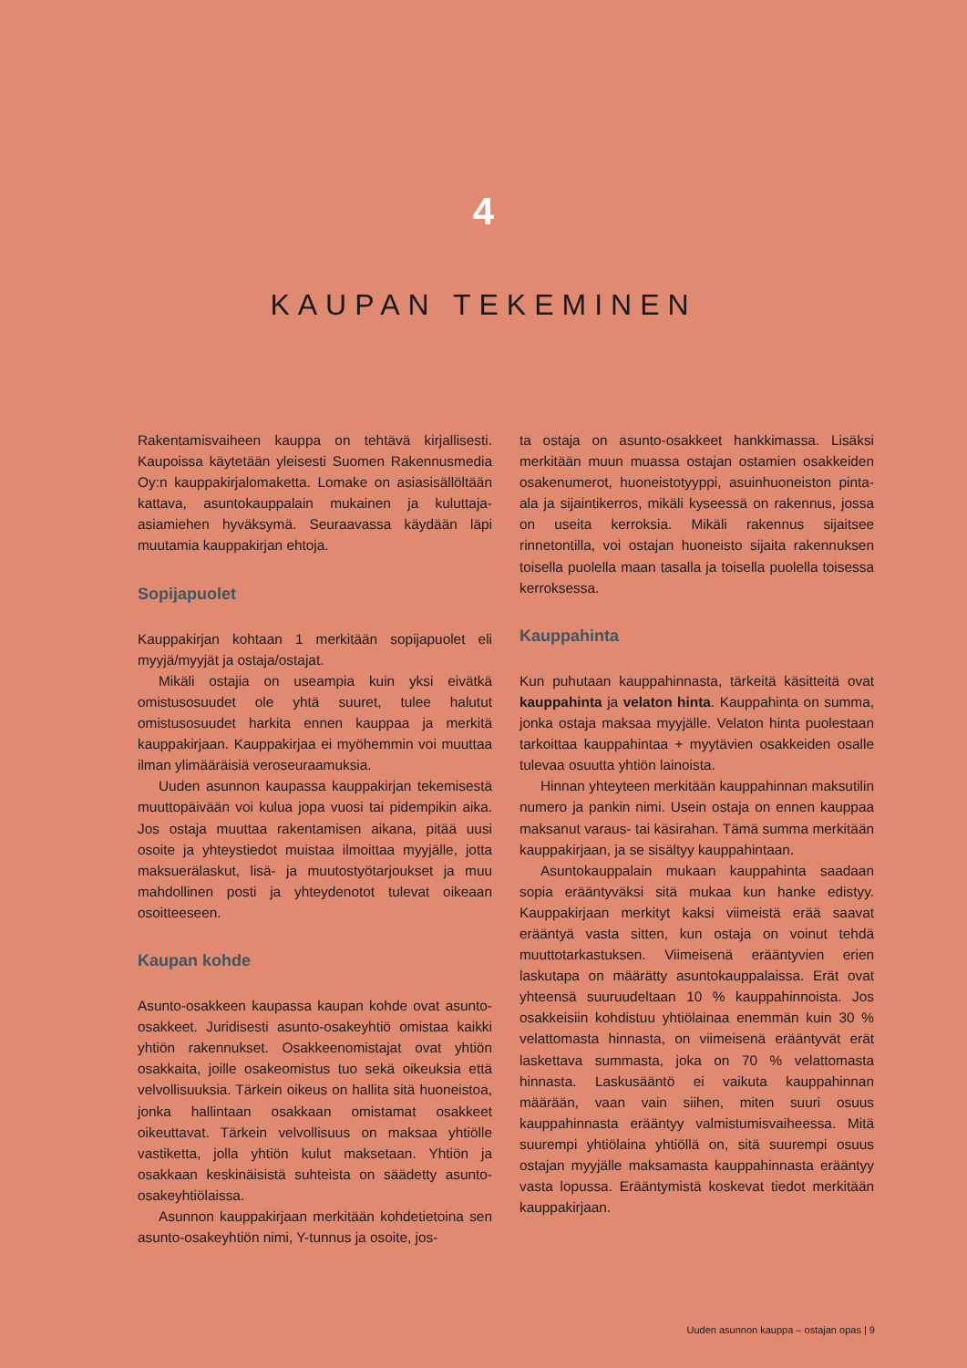4
KAUPAN TEKEMINEN
Rakentamisvaiheen kauppa on tehtävä kirjallisesti. Kaupoissa käytetään yleisesti Suomen Rakennusmedia Oy:n kauppakirjalomaketta. Lomake on asiasisällöltään kattava, asuntokauppalain mukainen ja kuluttaja-asiamiehen hyväksymä. Seuraavassa käydään läpi muutamia kauppakirjan ehtoja.
Sopijapuolet
Kauppakirjan kohtaan 1 merkitään sopijapuolet eli myyjä/myyjät ja ostaja/ostajat.
Mikäli ostajia on useampia kuin yksi eivätkä omistusosuudet ole yhtä suuret, tulee halutut omistusosuudet harkita ennen kauppaa ja merkitä kauppakirjaan. Kauppakirjaa ei myöhemmin voi muuttaa ilman ylimääräisiä veroseuraamuksia.
Uuden asunnon kaupassa kauppakirjan tekemisestä muuttopäivään voi kulua jopa vuosi tai pidempikin aika. Jos ostaja muuttaa rakentamisen aikana, pitää uusi osoite ja yhteystiedot muistaa ilmoittaa myyjälle, jotta maksuerälaskut, lisä- ja muutostyötarjoukset ja muu mahdollinen posti ja yhteydenotot tulevat oikeaan osoitteeseen.
Kaupan kohde
Asunto-osakkeen kaupassa kaupan kohde ovat asunto-osakkeet. Juridisesti asunto-osakeyhtiö omistaa kaikki yhtiön rakennukset. Osakkeenomistajat ovat yhtiön osakkaita, joille osakeomistus tuo sekä oikeuksia että velvollisuuksia. Tärkein oikeus on hallita sitä huoneistoa, jonka hallintaan osakkaan omistamat osakkeet oikeuttavat. Tärkein velvollisuus on maksaa yhtiölle vastiketta, jolla yhtiön kulut maksetaan. Yhtiön ja osakkaan keskinäisistä suhteista on säädetty asunto-osakeyhtiölaissa.
Asunnon kauppakirjaan merkitään kohdetietoina sen asunto-osakeyhtiön nimi, Y-tunnus ja osoite, jos-
ta ostaja on asunto-osakkeet hankkimassa. Lisäksi merkitään muun muassa ostajan ostamien osakkeiden osakenumerot, huoneistotyyppi, asuinhuoneiston pinta-ala ja sijaintikerros, mikäli kyseessä on rakennus, jossa on useita kerroksia. Mikäli rakennus sijaitsee rinnetontilla, voi ostajan huoneisto sijaita rakennuksen toisella puolella maan tasalla ja toisella puolella toisessa kerroksessa.
Kauppahinta
Kun puhutaan kauppahinnasta, tärkeitä käsitteitä ovat kauppahinta ja velaton hinta. Kauppahinta on summa, jonka ostaja maksaa myyjälle. Velaton hinta puolestaan tarkoittaa kauppahintaa + myytävien osakkeiden osalle tulevaa osuutta yhtiön lainoista.
Hinnan yhteyteen merkitään kauppahinnan maksutilin numero ja pankin nimi. Usein ostaja on ennen kauppaa maksanut varaus- tai käsirahan. Tämä summa merkitään kauppakirjaan, ja se sisältyy kauppahintaan.
Asuntokauppalain mukaan kauppahinta saadaan sopia erääntyväksi sitä mukaa kun hanke edistyy. Kauppakirjaan merkityt kaksi viimeistä erää saavat erääntyä vasta sitten, kun ostaja on voinut tehdä muuttotarkastuksen. Viimeisenä erääntyvien erien laskutapa on määrätty asuntokauppalaissa. Erät ovat yhteensä suuruudeltaan 10 % kauppahinnoista. Jos osakkeisiin kohdistuu yhtiölainaa enemmän kuin 30 % velattomasta hinnasta, on viimeisenä erääntyvät erät laskettava summasta, joka on 70 % velattomasta hinnasta. Laskusääntö ei vaikuta kauppahinnan määrään, vaan vain siihen, miten suuri osuus kauppahinnasta erääntyy valmistumisvaiheessa. Mitä suurempi yhtiölaina yhtiöllä on, sitä suurempi osuus ostajan myyjälle maksamasta kauppahinnasta erääntyy vasta lopussa. Erääntymistä koskevat tiedot merkitään kauppakirjaan.
Uuden asunnon kauppa – ostajan opas | 9